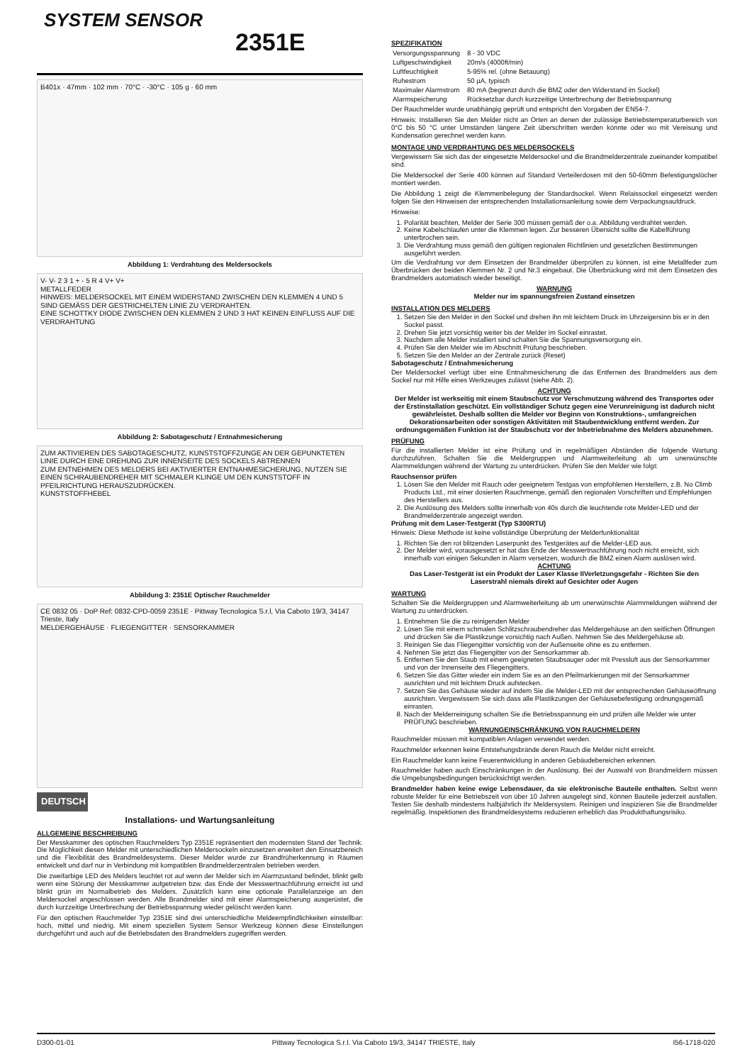2351E
B401x · 47mm · 102 mm · 70°C · -30°C · 105 g · 60 mm
Abbildung 1: Verdrahtung des Meldersockels
V- V- 2 3 1 + - 5 R 4 V+ V+
METALLFEDER
HINWEIS: MELDERSOCKEL MIT EINEM WIDERSTAND ZWISCHEN DEN KLEMMEN 4 UND 5 SIND GEMÄSS DER GESTRICHELTEN LINIE ZU VERDRAHTEN.
EINE SCHOTTKY DIODE ZWISCHEN DEN KLEMMEN 2 UND 3 HAT KEINEN EINFLUSS AUF DIE VERDRAHTUNG
Abbildung 2: Sabotageschutz / Entnahmesicherung
ZUM AKTIVIEREN DES SABOTAGESCHUTZ, KUNSTSTOFFZUNGE AN DER GEPUNKTETEN LINIE DURCH EINE DREHUNG ZUR INNENSEITE DES SOCKELS ABTRENNEN
ZUM ENTNEHMEN DES MELDERS BEI AKTIVIERTER ENTNAHMESICHERUNG, NUTZEN SIE EINEN SCHRAUBENDREHER MIT SCHMALER KLINGE UM DEN KUNSTSTOFF IN PFEILRICHTUNG HERAUSZUDRÜCKEN.
KUNSTSTOFFHEBEL
Abbildung 3: 2351E Optischer Rauchmelder
CE 0832 05 · DoP Ref: 0832-CPD-0059 2351E · Pittway Tecnologica S.r.l, Via Caboto 19/3, 34147 Trieste, Italy
MELDERGEHÄUSE · FLIEGENGITTER · SENSORKAMMER
DEUTSCH
Installations- und Wartungsanleitung
ALLGEMEINE BESCHREIBUNG
Der Messkammer des optischen Rauchmelders Typ 2351E repräsentiert den modernsten Stand der Technik. Die Möglichkeit diesen Melder mit unterschiedlichen Meldersockeln einzusetzen erweitert den Einsatzbereich und die Flexibilität des Brandmeldesystems. Dieser Melder wurde zur Brandfrüherkennung in Räumen entwickelt und darf nur in Verbindung mit kompatiblen Brandmelderzentralen betrieben werden.
Die zweifarbige LED des Melders leuchtet rot auf wenn der Melder sich im Alarmzustand befindet, blinkt gelb wenn eine Störung der Messkammer aufgetreten bzw. das Ende der Messwertnachführung erreicht ist und blinkt grün im Normalbetrieb des Melders. Zusätzlich kann eine optionale Parallelanzeige an den Meldersockel angeschlossen werden. Alle Brandmelder sind mit einer Alarmspeicherung ausgerüstet, die durch kurzzeitige Unterbrechung der Betriebsspannung wieder gelöscht werden kann.
Für den optischen Rauchmelder Typ 2351E sind drei unterschiedliche Meldeempfindlichkeiten einstellbar: hoch, mittel und niedrig. Mit einem speziellen System Sensor Werkzeug können diese Einstellungen durchgeführt und auch auf die Betriebsdaten des Brandmelders zugegriffen werden.
SYSTEM SENSOR
SPEZIFIKATION
| Versorgungsspannung | 8 - 30 VDC |
| Luftgeschwindigkeit | 20m/s (4000ft/min) |
| Luftfeuchtigkeit | 5-95% rel. (ohne Betauung) |
| Ruhestrom | 50 µA, typisch |
| Maximaler Alarmstrom | 80 mA (begrenzt durch die BMZ oder den Widerstand im Sockel) |
| Alarmspeicherung | Rücksetzbar durch kurzzeitige Unterbrechung der Betriebsspannung |
Der Rauchmelder wurde unabhängig geprüft und entspricht den Vorgaben der EN54-7.
Hinweis: Installieren Sie den Melder nicht an Orten an denen der zulässige Betriebstemperaturbereich von 0°C bis 50 °C unter Umständen längere Zeit überschritten werden könnte oder wo mit Vereisung und Kondensation gerechnet werden kann.
MONTAGE UND VERDRAHTUNG DES MELDERSOCKELS
Vergewissern Sie sich das der eingesetzte Meldersockel und die Brandmelderzentrale zueinander kompatibel sind.
Die Meldersockel der Serie 400 können auf Standard Verteilerdosen mit den 50-60mm Befestigungslöcher montiert werden.
Die Abbildung 1 zeigt die Klemmenbelegung der Standardsockel. Wenn Relaissockel eingesetzt werden folgen Sie den Hinweisen der entsprechenden Installationsanleitung sowie dem Verpackungsaufdruck.
Hinweise:
1. Polarität beachten, Melder der Serie 300 müssen gemäß der o.a. Abbildung verdrahtet werden.
2. Keine Kabelschlaufen unter die Klemmen legen. Zur besseren Übersicht sollte die Kabelführung unterbrochen sein.
3. Die Verdrahtung muss gemäß den gültigen regionalen Richtlinien und gesetzlichen Bestimmungen ausgeführt werden.
Um die Verdrahtung vor dem Einsetzen der Brandmelder überprüfen zu können, ist eine Metallfeder zum Überbrücken der beiden Klemmen Nr. 2 und Nr.3 eingebaut. Die Überbrückung wird mit dem Einsetzen des Brandmelders automatisch wieder beseitigt.
WARNUNG
Melder nur im spannungsfreien Zustand einsetzen
INSTALLATION DES MELDERS
1. Setzen Sie den Melder in den Sockel und drehen ihn mit leichtem Druck im Uhrzeigersinn bis er in den Sockel passt.
2. Drehen Sie jetzt vorsichtig weiter bis der Melder im Sockel einrastet.
3. Nachdem alle Melder installiert sind schalten Sie die Spannungsversorgung ein.
4. Prüfen Sie den Melder wie im Abschnitt Prüfung beschrieben.
5. Setzen Sie den Melder an der Zentrale zurück (Reset)
Sabotageschutz / Entnahmesicherung
Der Meldersockel verfügt über eine Entnahmesicherung die das Entfernen des Brandmelders aus dem Sockel nur mit Hilfe eines Werkzeuges zulässt (siehe Abb. 2).
ACHTUNG
Der Melder ist werkseitig mit einem Staubschutz vor Verschmutzung während des Transportes oder der Erstinstallation geschützt. Ein vollständiger Schutz gegen eine Verunreinigung ist dadurch nicht gewährleistet. Deshalb sollten die Melder vor Beginn von Konstruktions-, umfangreichen Dekorationsarbeiten oder sonstigen Aktivitäten mit Staubentwicklung entfernt werden. Zur ordnungsgemäßen Funktion ist der Staubschutz vor der Inbetriebnahme des Melders abzunehmen.
PRÜFUNG
Für die installierten Melder ist eine Prüfung und in regelmäßigen Abständen die folgende Wartung durchzuführen. Schalten Sie die Meldergruppen und Alarmweiterleitung ab um unerwünschte Alarmmeldungen während der Wartung zu unterdrücken. Prüfen Sie den Melder wie folgt:
Rauchsensor prüfen
1. Lösen Sie den Melder mit Rauch oder geeignetem Testgas von empfohlenen Herstellern, z.B. No Climb Products Ltd., mit einer dosierten Rauchmenge, gemäß den regionalen Vorschriften und Empfehlungen des Herstellers aus.
2. Die Auslösung des Melders sollte innerhalb von 40s durch die leuchtende rote Melder-LED und der Brandmelderzentrale angezeigt werden.
Prüfung mit dem Laser-Testgerät (Typ S300RTU)
Hinweis: Diese Methode ist keine vollständige Überprüfung der Melderfunktionalität
1. Richten Sie den rot blitzenden Laserpunkt des Testgerätes auf die Melder-LED aus.
2. Der Melder wird, vorausgesetzt er hat das Ende der Messwertnachführung noch nicht erreicht, sich innerhalb von einigen Sekunden in Alarm versetzen, wodurch die BMZ einen Alarm auslösen wird.
ACHTUNG
Das Laser-Testgerät ist ein Produkt der Laser Klasse IIVerletzungsgefahr - Richten Sie den Laserstrahl niemals direkt auf Gesichter oder Augen
WARTUNG
Schalten Sie die Meldergruppen und Alarmweiterleitung ab um unerwünschte Alarmmeldungen während der Wartung zu unterdrücken.
1. Entnehmen Sie die zu reinigenden Melder
2. Lösen Sie mit einem schmalen Schlitzschraubendreher das Meldergehäuse an den seitlichen Öffnungen und drücken Sie die Plastikzunge vorsichtig nach Außen. Nehmen Sie des Meldergehäuse ab.
3. Reinigen Sie das Fliegengitter vorsichtig von der Außenseite ohne es zu entfernen.
4. Nehmen Sie jetzt das Fliegengitter von der Sensorkammer ab.
5. Entfernen Sie den Staub mit einem geeigneten Staubsauger oder mit Pressluft aus der Sensorkammer und von der Innenseite des Fliegengitters.
6. Setzen Sie das Gitter wieder ein indem Sie es an den Pfeilmarkierungen mit der Sensorkammer ausrichten und mit leichtem Druck aufstecken.
7. Setzen Sie das Gehäuse wieder auf indem Sie die Melder-LED mit der entsprechenden Gehäuseöffnung ausrichten. Vergewissern Sie sich dass alle Plastikzungen der Gehäusebefestigung ordnungsgemäß einrasten.
8. Nach der Melderreinigung schalten Sie die Betriebsspannung ein und prüfen alle Melder wie unter PRÜFUNG beschrieben.
WARNUNGEINSCHRÄNKUNG VON RAUCHMELDERN
Rauchmelder müssen mit kompatiblen Anlagen verwendet werden.
Rauchmelder erkennen keine Entstehungsbrände deren Rauch die Melder nicht erreicht.
Ein Rauchmelder kann keine Feuerentwicklung in anderen Gebäudebereichen erkennen.
Rauchmelder haben auch Einschränkungen in der Auslösung. Bei der Auswahl von Brandmeldern müssen die Umgebungsbedingungen berücksichtigt werden.
Brandmelder haben keine ewige Lebensdauer, da sie elektronische Bauteile enthalten. Selbst wenn robuste Melder für eine Betriebszeit von über 10 Jahren ausgelegt sind, können Bauteile jederzeit ausfallen. Testen Sie deshalb mindestens halbjährlich Ihr Meldersystem. Reinigen und inspizieren Sie die Brandmelder regelmäßig. Inspektionen des Brandmeldesystems reduzieren erheblich das Produkthaftungsrisiko.
D300-01-01 Pittway Tecnologica S.r.l. Via Caboto 19/3, 34147 TRIESTE, Italy I56-1718-020